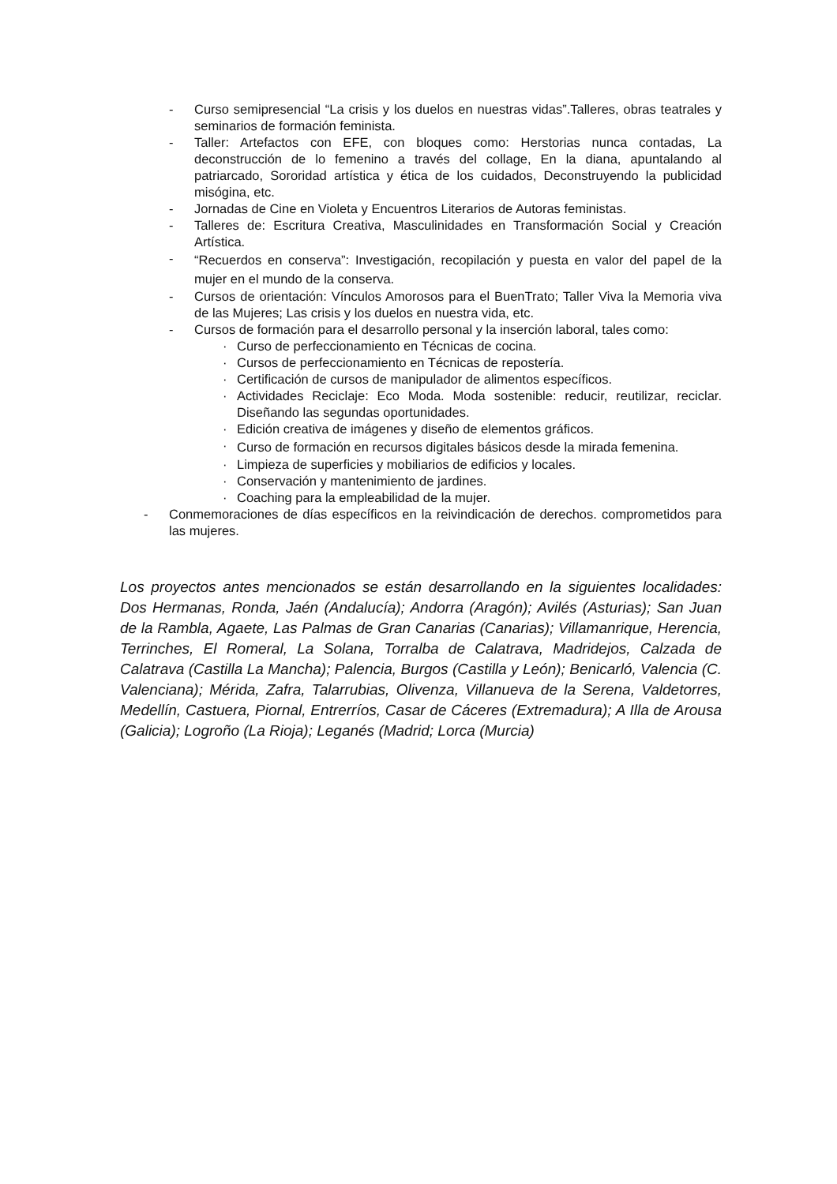- Curso semipresencial “La crisis y los duelos en nuestras vidas”.Talleres, obras teatrales y seminarios de formación feminista.
- Taller: Artefactos con EFE, con bloques como: Herstorias nunca contadas, La deconstrucción de lo femenino a través del collage, En la diana, apuntalando al patriarcado, Sororidad artística y ética de los cuidados, Deconstruyendo la publicidad misógina, etc.
- Jornadas de Cine en Violeta y Encuentros Literarios de Autoras feministas.
- Talleres de: Escritura Creativa, Masculinidades en Transformación Social y Creación Artística.
- “Recuerdos en conserva”: Investigación, recopilación y puesta en valor del papel de la mujer en el mundo de la conserva.
- Cursos de orientación: Vínculos Amorosos para el BuenTrato; Taller Viva la Memoria viva de las Mujeres; Las crisis y los duelos en nuestra vida, etc.
- Cursos de formación para el desarrollo personal y la inserción laboral, tales como:
· Curso de perfeccionamiento en Técnicas de cocina.
· Cursos de perfeccionamiento en Técnicas de repostería.
· Certificación de cursos de manipulador de alimentos específicos.
· Actividades Reciclaje: Eco Moda. Moda sostenible: reducir, reutilizar, reciclar. Diseñando las segundas oportunidades.
· Edición creativa de imágenes y diseño de elementos gráficos.
· Curso de formación en recursos digitales básicos desde la mirada femenina.
· Limpieza de superficies y mobiliarios de edificios y locales.
· Conservación y mantenimiento de jardines.
· Coaching para la empleabilidad de la mujer.
- Conmemoraciones de días específicos en la reivindicación de derechos. comprometidos para las mujeres.
Los proyectos antes mencionados se están desarrollando en la siguientes localidades: Dos Hermanas, Ronda, Jaén (Andalucía); Andorra (Aragón); Avilés (Asturias); San Juan de la Rambla, Agaete, Las Palmas de Gran Canarias (Canarias); Villamanrique, Herencia, Terrinches, El Romeral, La Solana, Torralba de Calatrava, Madridejos, Calzada de Calatrava (Castilla La Mancha); Palencia, Burgos (Castilla y León); Benicarló, Valencia (C. Valenciana); Mérida, Zafra, Talarrubias, Olivenza, Villanueva de la Serena, Valdetorres, Medellín, Castuera, Piornal, Entrerríos, Casar de Cáceres (Extremadura); A Illa de Arousa (Galicia); Logroño (La Rioja); Leganés (Madrid; Lorca (Murcia)